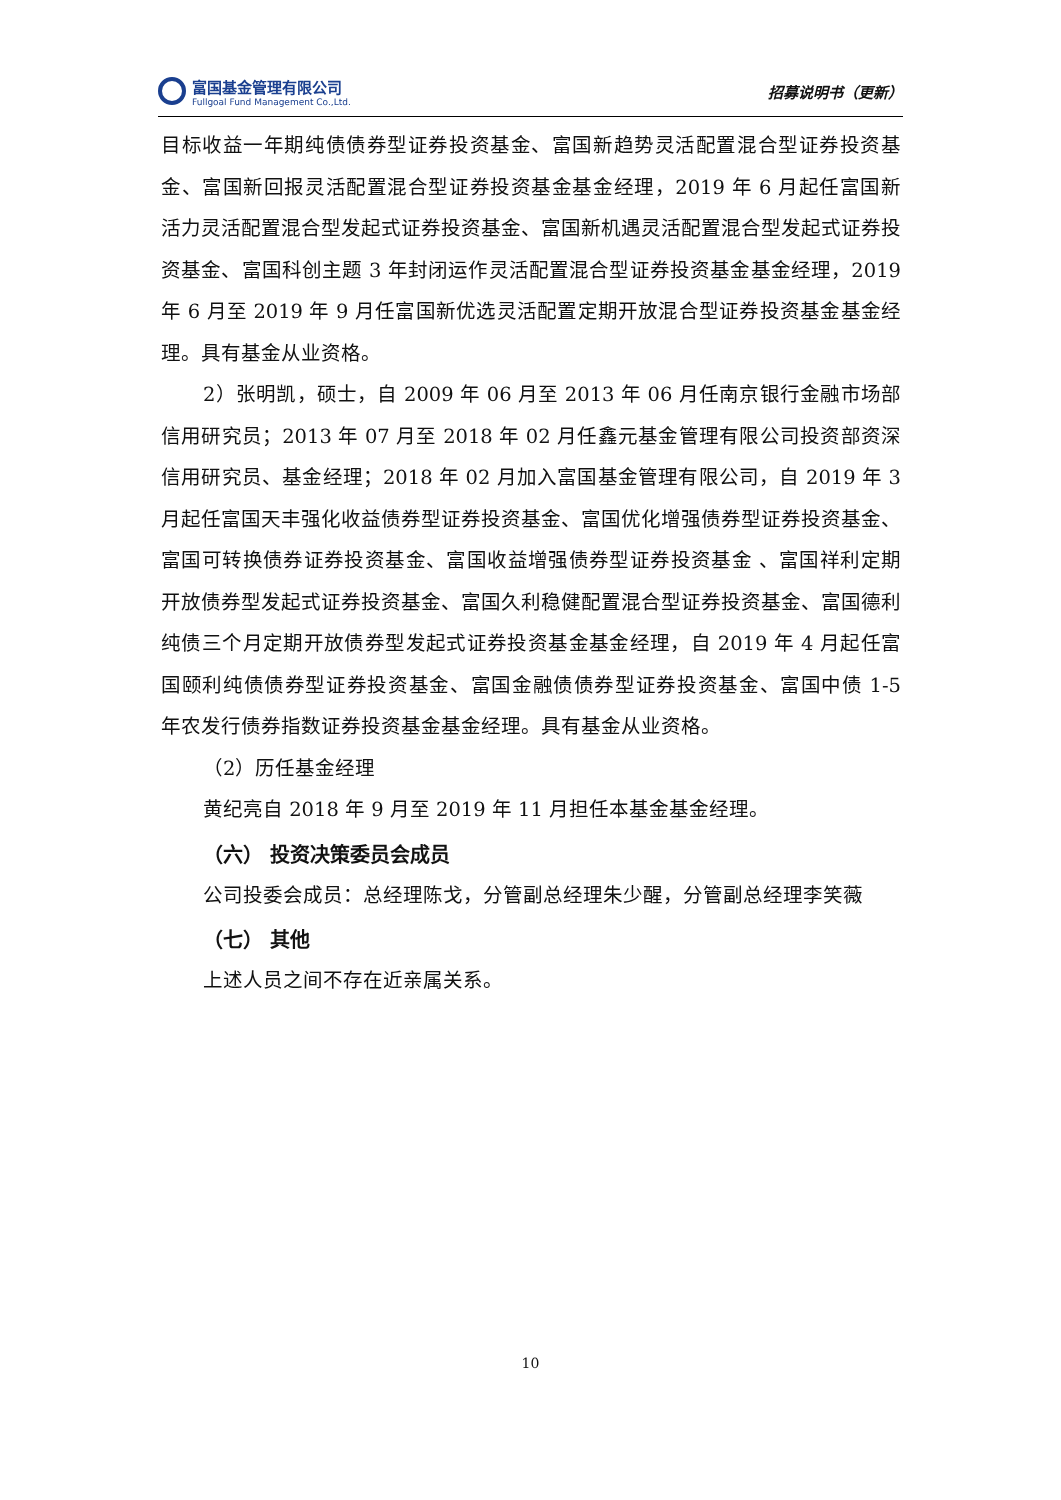富国基金管理有限公司
Fullgoal Fund Management Co.,Ltd.
招募说明书（更新）
目标收益一年期纯债债券型证券投资基金、富国新趋势灵活配置混合型证券投资基金、富国新回报灵活配置混合型证券投资基金基金经理，2019 年 6 月起任富国新活力灵活配置混合型发起式证券投资基金、富国新机遇灵活配置混合型发起式证券投资基金、富国科创主题 3 年封闭运作灵活配置混合型证券投资基金基金经理，2019 年 6 月至 2019 年 9 月任富国新优选灵活配置定期开放混合型证券投资基金基金经理。具有基金从业资格。
2）张明凯，硕士，自 2009 年 06 月至 2013 年 06 月任南京银行金融市场部信用研究员；2013 年 07 月至 2018 年 02 月任鑫元基金管理有限公司投资部资深信用研究员、基金经理；2018 年 02 月加入富国基金管理有限公司，自 2019 年 3 月起任富国天丰强化收益债券型证券投资基金、富国优化增强债券型证券投资基金、富国可转换债券证券投资基金、富国收益增强债券型证券投资基金 、富国祥利定期开放债券型发起式证券投资基金、富国久利稳健配置混合型证券投资基金、富国德利纯债三个月定期开放债券型发起式证券投资基金基金经理，自 2019 年 4 月起任富国颐利纯债债券型证券投资基金、富国金融债债券型证券投资基金、富国中债 1-5 年农发行债券指数证券投资基金基金经理。具有基金从业资格。
（2）历任基金经理
黄纪亮自 2018 年 9 月至 2019 年 11 月担任本基金基金经理。
（六） 投资决策委员会成员
公司投委会成员：总经理陈戈，分管副总经理朱少醒，分管副总经理李笑薇
（七） 其他
上述人员之间不存在近亲属关系。
10